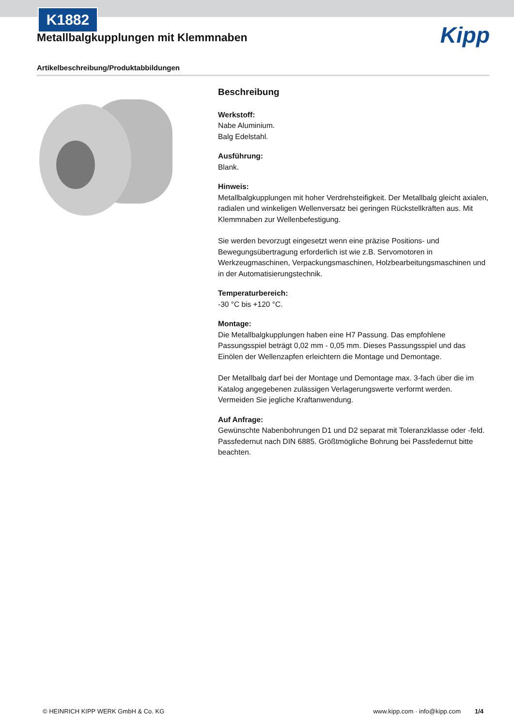K1882
Kipp
Metallbalgkupplungen mit Klemmnaben
Artikelbeschreibung/Produktabbildungen
Beschreibung
Werkstoff:
Nabe Aluminium.
Balg Edelstahl.
Ausführung:
Blank.
Hinweis:
Metallbalgkupplungen mit hoher Verdrehsteifigkeit. Der Metallbalg gleicht axialen, radialen und winkeligen Wellenversatz bei geringen Rückstellkräften aus. Mit Klemmnaben zur Wellenbefestigung.
Sie werden bevorzugt eingesetzt wenn eine präzise Positions- und Bewegungsübertragung erforderlich ist wie z.B. Servomotoren in Werkzeugmaschinen, Verpackungsmaschinen, Holzbearbeitungsmaschinen und in der Automatisierungstechnik.
Temperaturbereich:
-30 °C bis +120 °C.
Montage:
Die Metallbalgkupplungen haben eine H7 Passung. Das empfohlene Passungsspiel beträgt 0,02 mm - 0,05 mm. Dieses Passungsspiel und das Einölen der Wellenzapfen erleichtern die Montage und Demontage.
Der Metallbalg darf bei der Montage und Demontage max. 3-fach über die im Katalog angegebenen zulässigen Verlagerungswerte verformt werden. Vermeiden Sie jegliche Kraftanwendung.
Auf Anfrage:
Gewünschte Nabenbohrungen D1 und D2 separat mit Toleranzklasse oder -feld. Passfedernut nach DIN 6885. Größtmögliche Bohrung bei Passfedernut bitte beachten.
© HEINRICH KIPP WERK GmbH & Co. KG www.kipp.com · info@kipp.com 1/4